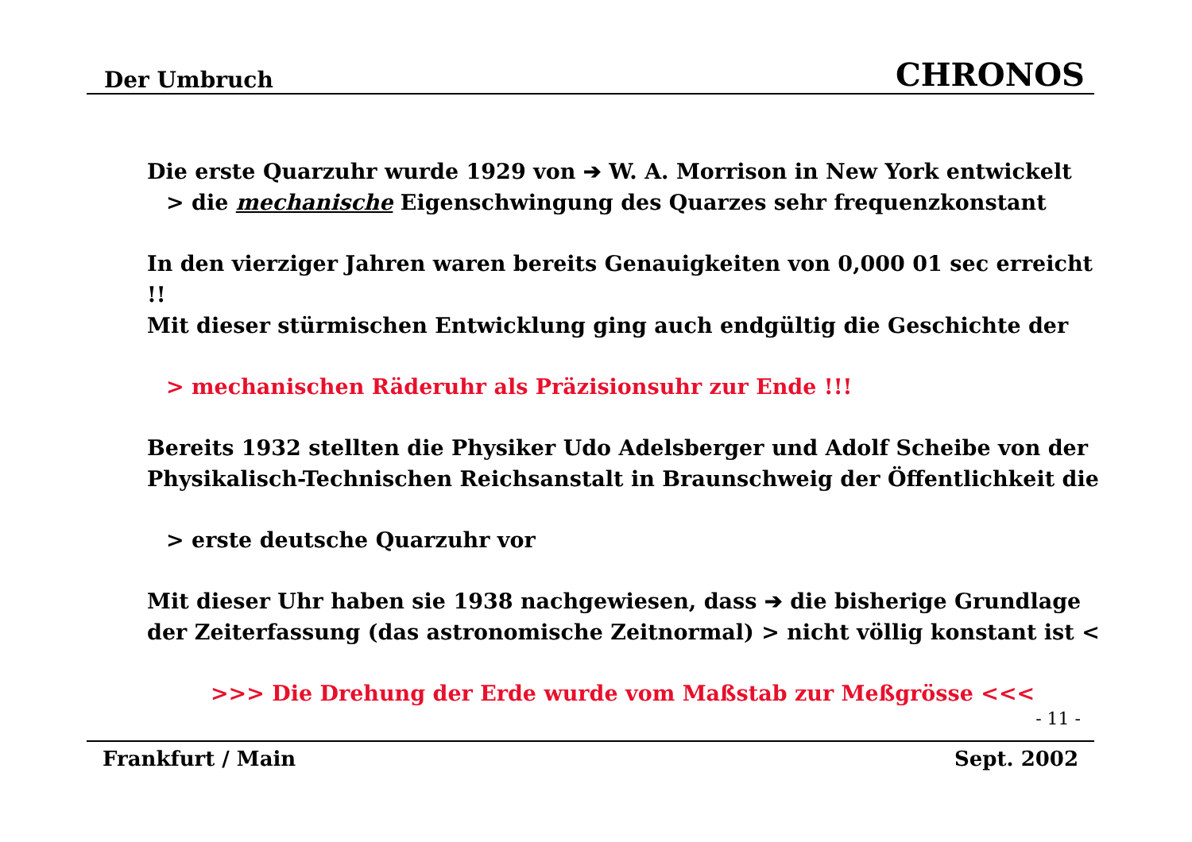Der Umbruch CHRONOS
Die erste Quarzuhr wurde 1929 von ➔ W. A. Morrison in New York entwickelt
> die mechanische Eigenschwingung des Quarzes sehr frequenzkonstant
In den vierziger Jahren waren bereits Genauigkeiten von 0,000 01 sec erreicht !!
Mit dieser stürmischen Entwicklung ging auch endgültig die Geschichte der
> mechanischen Räderuhr als Präzisionsuhr zur Ende !!!
Bereits 1932 stellten die Physiker Udo Adelsberger und Adolf Scheibe von der
Physikalisch-Technischen Reichsanstalt in Braunschweig der Öffentlichkeit die
> erste deutsche Quarzuhr vor
Mit dieser Uhr haben sie 1938 nachgewiesen, dass ➔ die bisherige Grundlage
der Zeiterfassung (das astronomische Zeitnormal) > nicht völlig konstant ist <
>>> Die Drehung der Erde wurde vom Maßstab zur Meßgrösse <<<
- 11 -
Frankfurt / Main Sept. 2002